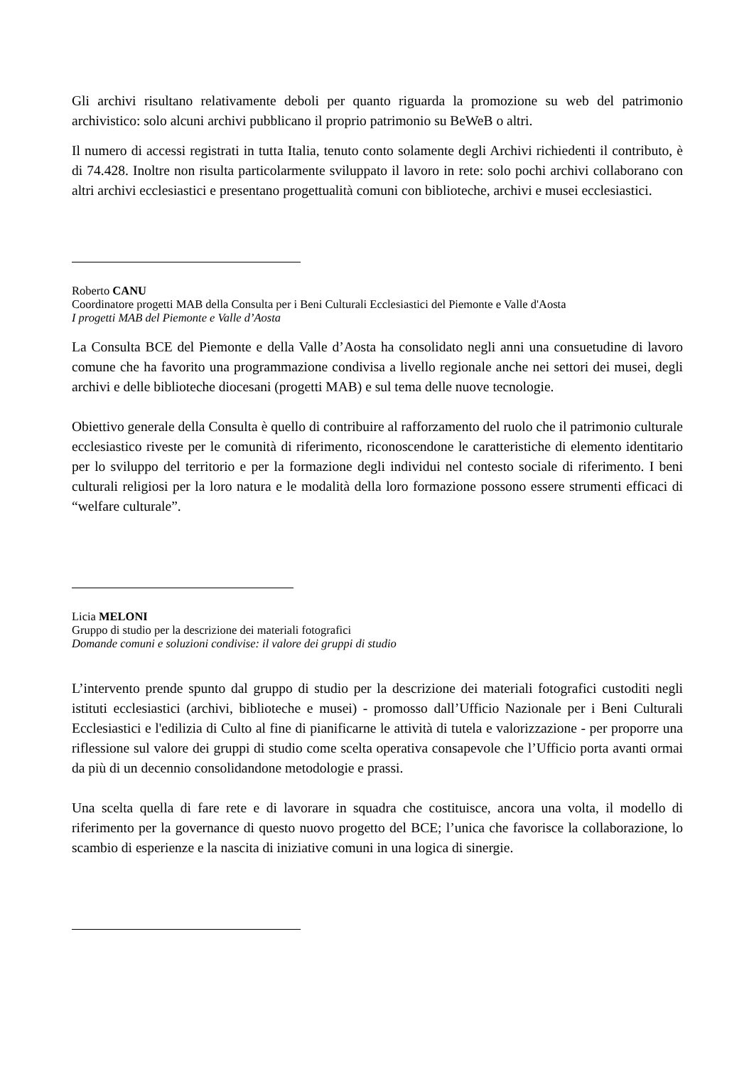Gli archivi risultano relativamente deboli per quanto riguarda la promozione su web del patrimonio archivistico: solo alcuni archivi pubblicano il proprio patrimonio su BeWeB o altri.
Il numero di accessi registrati in tutta Italia, tenuto conto solamente degli Archivi richiedenti il contributo, è di 74.428. Inoltre non risulta particolarmente sviluppato il lavoro in rete: solo pochi archivi collaborano con altri archivi ecclesiastici e presentano progettualità comuni con biblioteche, archivi e musei ecclesiastici.
Roberto CANU
Coordinatore progetti MAB della Consulta per i Beni Culturali Ecclesiastici del Piemonte e Valle d'Aosta
I progetti MAB del Piemonte e Valle d’Aosta
La Consulta BCE del Piemonte e della Valle d’Aosta ha consolidato negli anni una consuetudine di lavoro comune che ha favorito una programmazione condivisa a livello regionale anche nei settori dei musei, degli archivi e delle biblioteche diocesani (progetti MAB) e sul tema delle nuove tecnologie.
Obiettivo generale della Consulta è quello di contribuire al rafforzamento del ruolo che il patrimonio culturale ecclesiastico riveste per le comunità di riferimento, riconoscendone le caratteristiche di elemento identitario per lo sviluppo del territorio e per la formazione degli individui nel contesto sociale di riferimento. I beni culturali religiosi per la loro natura e le modalità della loro formazione possono essere strumenti efficaci di “welfare culturale”.
Licia MELONI
Gruppo di studio per la descrizione dei materiali fotografici
Domande comuni e soluzioni condivise: il valore dei gruppi di studio
L’intervento prende spunto dal gruppo di studio per la descrizione dei materiali fotografici custoditi negli istituti ecclesiastici (archivi, biblioteche e musei) - promosso dall’Ufficio Nazionale per i Beni Culturali Ecclesiastici e l'edilizia di Culto al fine di pianificarne le attività di tutela e valorizzazione - per proporre una riflessione sul valore dei gruppi di studio come scelta operativa consapevole che l’Ufficio porta avanti ormai da più di un decennio consolidandone metodologie e prassi.
Una scelta quella di fare rete e di lavorare in squadra che costituisce, ancora una volta, il modello di riferimento per la governance di questo nuovo progetto del BCE; l’unica che favorisce la collaborazione, lo scambio di esperienze e la nascita di iniziative comuni in una logica di sinergie.